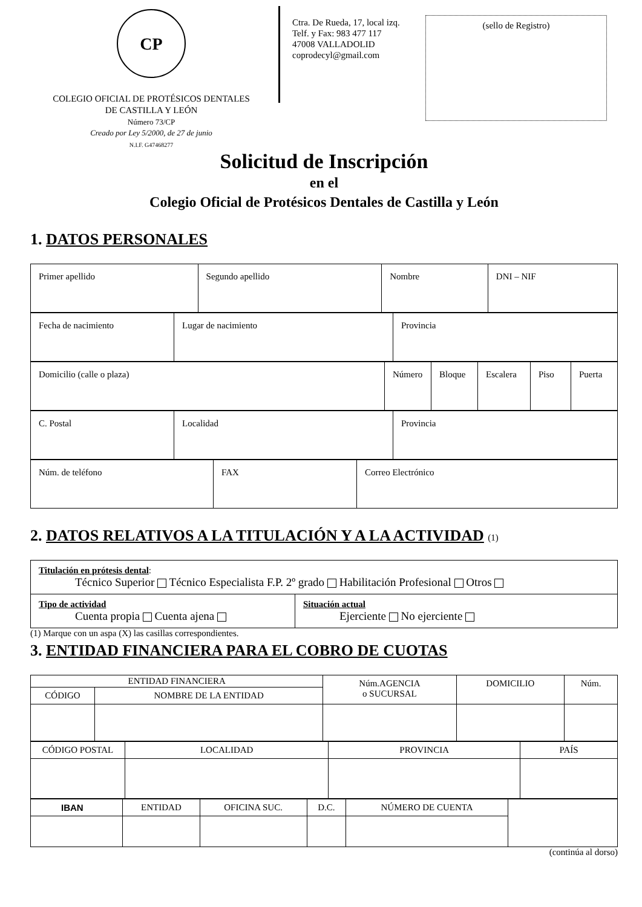CP
COLEGIO OFICIAL DE PROTÉSICOS DENTALES
DE CASTILLA Y LEÓN
Número 73/CP
Creado por Ley 5/2000, de 27 de junio
N.I.F. G47468277
Ctra. De Rueda, 17, local izq.
Telf. y Fax: 983 477 117
47008 VALLADOLID
coprodecyl@gmail.com
(sello de Registro)
Solicitud de Inscripción
en el
Colegio Oficial de Protésicos Dentales de Castilla y León
1. DATOS PERSONALES
| Primer apellido | Segundo apellido | Nombre | DNI – NIF |
| Fecha de nacimiento | Lugar de nacimiento | Provincia |
| Domicilio (calle o plaza) | Número | Bloque | Escalera | Piso | Puerta |
| C. Postal | Localidad | Provincia |
| Núm. de teléfono | FAX | Correo Electrónico |
2. DATOS RELATIVOS A LA TITULACIÓN Y A LA ACTIVIDAD (1)
| Titulación en prótesis dental : Técnico Superior Técnico Especialista F.P. 2º grado Habilitación Profesional Otros | |
| Tipo de actividad Cuenta propia Cuenta ajena | Situación actual Ejerciente No ejerciente |
(1) Marque con un aspa (X) las casillas correspondientes.
3. ENTIDAD FINANCIERA PARA EL COBRO DE CUOTAS
| ENTIDAD FINANCIERA | | Núm.AGENCIA o SUCURSAL | DOMICILIO | Núm. |
| CÓDIGO | NOMBRE DE LA ENTIDAD | | | |
| CÓDIGO POSTAL | LOCALIDAD | PROVINCIA | PAÍS |
| IBAN | ENTIDAD | OFICINA SUC. | D.C. | NÚMERO DE CUENTA | |
(continúa al dorso)